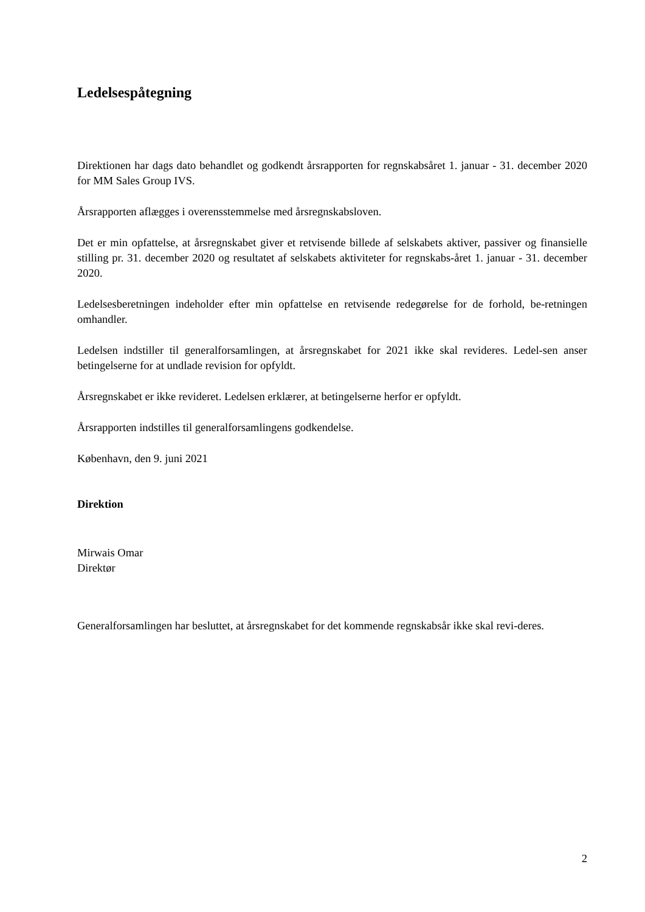Ledelsespåtegning
Direktionen har dags dato behandlet og godkendt årsrapporten for regnskabsåret 1. januar - 31. december 2020 for MM Sales Group IVS.
Årsrapporten aflægges i overensstemmelse med årsregnskabsloven.
Det er min opfattelse, at årsregnskabet giver et retvisende billede af selskabets aktiver, passiver og finansielle stilling pr. 31. december 2020 og resultatet af selskabets aktiviteter for regnskabs-året 1. januar - 31. december 2020.
Ledelsesberetningen indeholder efter min opfattelse en retvisende redegørelse for de forhold, be-retningen omhandler.
Ledelsen indstiller til generalforsamlingen, at årsregnskabet for 2021 ikke skal revideres. Ledel-sen anser betingelserne for at undlade revision for opfyldt.
Årsregnskabet er ikke revideret. Ledelsen erklærer, at betingelserne herfor er opfyldt.
Årsrapporten indstilles til generalforsamlingens godkendelse.
København, den 9. juni 2021
Direktion
Mirwais Omar
Direktør
Generalforsamlingen har besluttet, at årsregnskabet for det kommende regnskabsår ikke skal revi-deres.
2